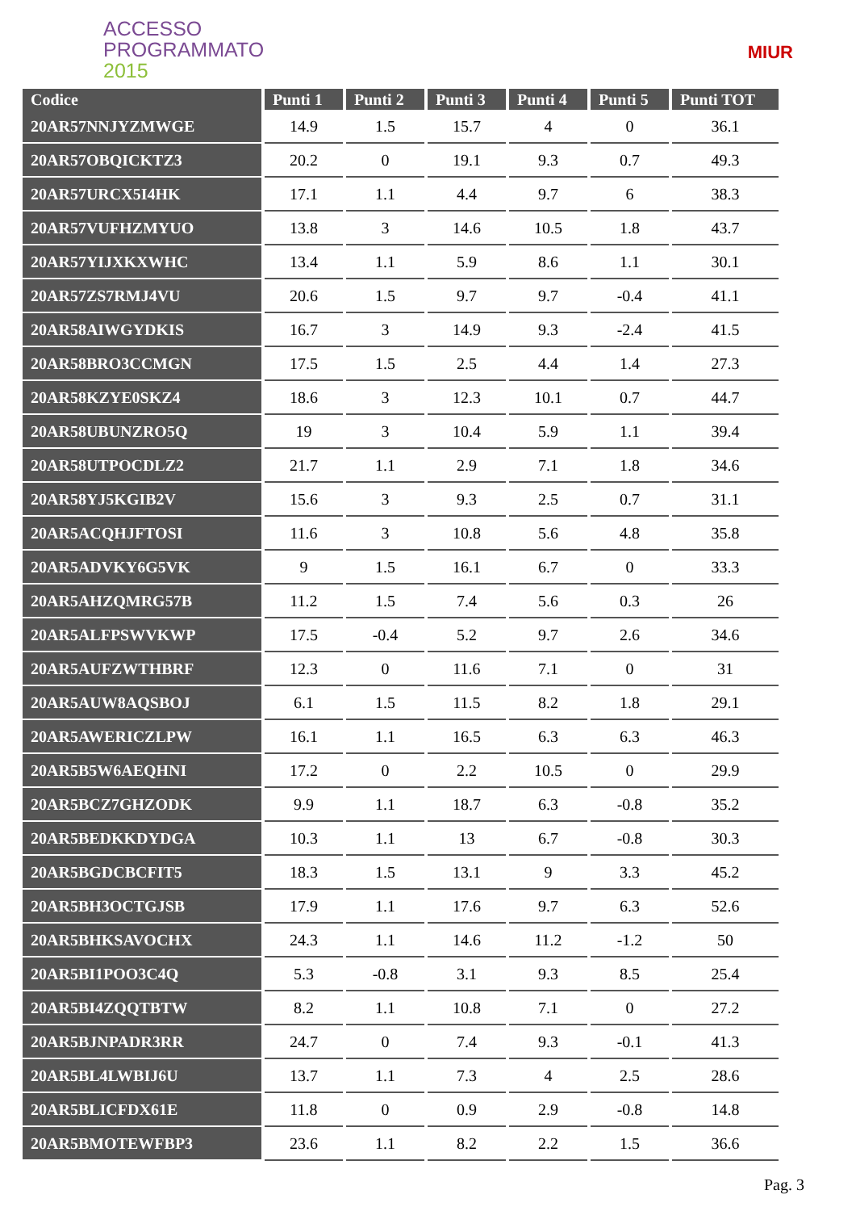ACCESSO
PROGRAMMATO
2015
MIUR
| Codice | Punti 1 | Punti 2 | Punti 3 | Punti 4 | Punti 5 | Punti TOT |
| --- | --- | --- | --- | --- | --- | --- |
| 20AR57NNJYZMWGE | 14.9 | 1.5 | 15.7 | 4 | 0 | 36.1 |
| 20AR57OBQICKTZ3 | 20.2 | 0 | 19.1 | 9.3 | 0.7 | 49.3 |
| 20AR57URCX5I4HK | 17.1 | 1.1 | 4.4 | 9.7 | 6 | 38.3 |
| 20AR57VUFHZMYUO | 13.8 | 3 | 14.6 | 10.5 | 1.8 | 43.7 |
| 20AR57YIJXKXWHC | 13.4 | 1.1 | 5.9 | 8.6 | 1.1 | 30.1 |
| 20AR57ZS7RMJ4VU | 20.6 | 1.5 | 9.7 | 9.7 | -0.4 | 41.1 |
| 20AR58AIWGYDKIS | 16.7 | 3 | 14.9 | 9.3 | -2.4 | 41.5 |
| 20AR58BRO3CCMGN | 17.5 | 1.5 | 2.5 | 4.4 | 1.4 | 27.3 |
| 20AR58KZYE0SKZ4 | 18.6 | 3 | 12.3 | 10.1 | 0.7 | 44.7 |
| 20AR58UBUNZRO5Q | 19 | 3 | 10.4 | 5.9 | 1.1 | 39.4 |
| 20AR58UTPOCDLZ2 | 21.7 | 1.1 | 2.9 | 7.1 | 1.8 | 34.6 |
| 20AR58YJ5KGIB2V | 15.6 | 3 | 9.3 | 2.5 | 0.7 | 31.1 |
| 20AR5ACQHJFTOSI | 11.6 | 3 | 10.8 | 5.6 | 4.8 | 35.8 |
| 20AR5ADVKY6G5VK | 9 | 1.5 | 16.1 | 6.7 | 0 | 33.3 |
| 20AR5AHZQMRG57B | 11.2 | 1.5 | 7.4 | 5.6 | 0.3 | 26 |
| 20AR5ALFPSWVKWP | 17.5 | -0.4 | 5.2 | 9.7 | 2.6 | 34.6 |
| 20AR5AUFZWTHBRF | 12.3 | 0 | 11.6 | 7.1 | 0 | 31 |
| 20AR5AUW8AQSBOJ | 6.1 | 1.5 | 11.5 | 8.2 | 1.8 | 29.1 |
| 20AR5AWERICZLPW | 16.1 | 1.1 | 16.5 | 6.3 | 6.3 | 46.3 |
| 20AR5B5W6AEQHNI | 17.2 | 0 | 2.2 | 10.5 | 0 | 29.9 |
| 20AR5BCZ7GHZODK | 9.9 | 1.1 | 18.7 | 6.3 | -0.8 | 35.2 |
| 20AR5BEDKKDYDGA | 10.3 | 1.1 | 13 | 6.7 | -0.8 | 30.3 |
| 20AR5BGDCBCFIT5 | 18.3 | 1.5 | 13.1 | 9 | 3.3 | 45.2 |
| 20AR5BH3OCTGJSB | 17.9 | 1.1 | 17.6 | 9.7 | 6.3 | 52.6 |
| 20AR5BHKSAVOCHX | 24.3 | 1.1 | 14.6 | 11.2 | -1.2 | 50 |
| 20AR5BI1POO3C4Q | 5.3 | -0.8 | 3.1 | 9.3 | 8.5 | 25.4 |
| 20AR5BI4ZQQTBTW | 8.2 | 1.1 | 10.8 | 7.1 | 0 | 27.2 |
| 20AR5BJNPADR3RR | 24.7 | 0 | 7.4 | 9.3 | -0.1 | 41.3 |
| 20AR5BL4LWBIJ6U | 13.7 | 1.1 | 7.3 | 4 | 2.5 | 28.6 |
| 20AR5BLICFDX61E | 11.8 | 0 | 0.9 | 2.9 | -0.8 | 14.8 |
| 20AR5BMOTEWFBP3 | 23.6 | 1.1 | 8.2 | 2.2 | 1.5 | 36.6 |
Pag. 3